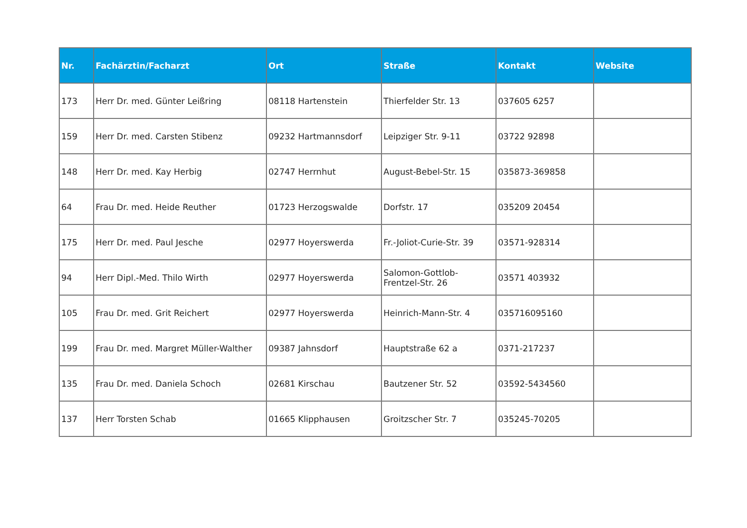| Nr. | Fachärztin/Facharzt | Ort | Straße | Kontakt | Website |
| --- | --- | --- | --- | --- | --- |
| 173 | Herr Dr. med. Günter Leißring | 08118 Hartenstein | Thierfelder Str. 13 | 037605 6257 | |
| 159 | Herr Dr. med. Carsten Stibenz | 09232 Hartmannsdorf | Leipziger Str. 9-11 | 03722 92898 | |
| 148 | Herr Dr. med. Kay Herbig | 02747 Herrnhut | August-Bebel-Str. 15 | 035873-369858 | |
| 64 | Frau Dr. med. Heide Reuther | 01723 Herzogswalde | Dorfstr. 17 | 035209 20454 | |
| 175 | Herr Dr. med. Paul Jesche | 02977 Hoyerswerda | Fr.-Joliot-Curie-Str. 39 | 03571-928314 | |
| 94 | Herr Dipl.-Med. Thilo Wirth | 02977 Hoyerswerda | Salomon-Gottlob-Frentzel-Str. 26 | 03571 403932 | |
| 105 | Frau Dr. med. Grit Reichert | 02977 Hoyerswerda | Heinrich-Mann-Str. 4 | 035716095160 | |
| 199 | Frau Dr. med. Margret Müller-Walther | 09387 Jahnsdorf | Hauptstraße 62 a | 0371-217237 | |
| 135 | Frau Dr. med. Daniela Schoch | 02681 Kirschau | Bautzener Str. 52 | 03592-5434560 | |
| 137 | Herr Torsten Schab | 01665 Klipphausen | Groitzscher Str. 7 | 035245-70205 | |